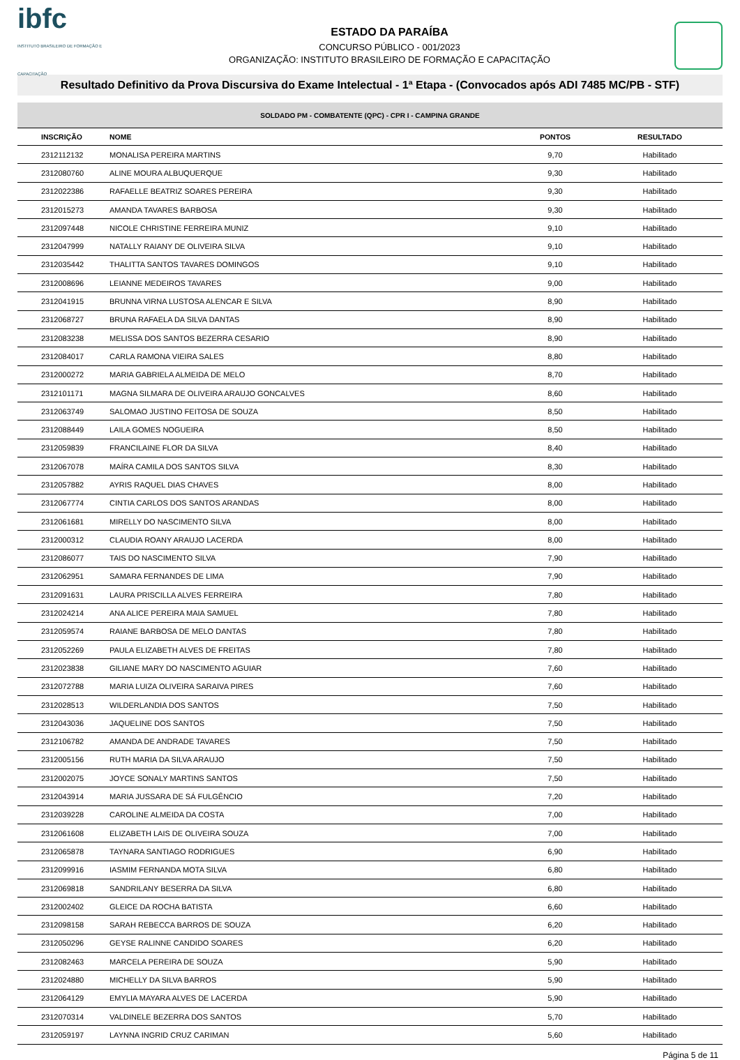ibfc
INSTITUTO BRASILEIRO DE FORMAÇÃO E CAPACITAÇÃO
ESTADO DA PARAÍBA
CONCURSO PÚBLICO - 001/2023
ORGANIZAÇÃO: INSTITUTO BRASILEIRO DE FORMAÇÃO E CAPACITAÇÃO
Resultado Definitivo da Prova Discursiva do Exame Intelectual - 1ª Etapa - (Convocados após ADI 7485 MC/PB - STF)
| SOLDADO PM - COMBATENTE (QPC) - CPR I - CAMPINA GRANDE | | | |
| --- | --- | --- | --- |
| INSCRIÇÃO | NOME | PONTOS | RESULTADO |
| 2312112132 | MONALISA PEREIRA MARTINS | 9,70 | Habilitado |
| 2312080760 | ALINE MOURA ALBUQUERQUE | 9,30 | Habilitado |
| 2312022386 | RAFAELLE BEATRIZ SOARES PEREIRA | 9,30 | Habilitado |
| 2312015273 | AMANDA TAVARES BARBOSA | 9,30 | Habilitado |
| 2312097448 | NICOLE CHRISTINE FERREIRA MUNIZ | 9,10 | Habilitado |
| 2312047999 | NATALLY RAIANY DE OLIVEIRA SILVA | 9,10 | Habilitado |
| 2312035442 | THALITTA SANTOS TAVARES DOMINGOS | 9,10 | Habilitado |
| 2312008696 | LEIANNE MEDEIROS TAVARES | 9,00 | Habilitado |
| 2312041915 | BRUNNA VIRNA LUSTOSA ALENCAR E SILVA | 8,90 | Habilitado |
| 2312068727 | BRUNA RAFAELA DA SILVA DANTAS | 8,90 | Habilitado |
| 2312083238 | MELISSA DOS SANTOS BEZERRA CESARIO | 8,90 | Habilitado |
| 2312084017 | CARLA RAMONA VIEIRA SALES | 8,80 | Habilitado |
| 2312000272 | MARIA GABRIELA ALMEIDA DE MELO | 8,70 | Habilitado |
| 2312101171 | MAGNA SILMARA DE OLIVEIRA ARAUJO GONCALVES | 8,60 | Habilitado |
| 2312063749 | SALOMAO JUSTINO FEITOSA DE SOUZA | 8,50 | Habilitado |
| 2312088449 | LAILA GOMES NOGUEIRA | 8,50 | Habilitado |
| 2312059839 | FRANCILAINE FLOR DA SILVA | 8,40 | Habilitado |
| 2312067078 | MAÍRA CAMILA DOS SANTOS SILVA | 8,30 | Habilitado |
| 2312057882 | AYRIS RAQUEL DIAS CHAVES | 8,00 | Habilitado |
| 2312067774 | CINTIA CARLOS DOS SANTOS ARANDAS | 8,00 | Habilitado |
| 2312061681 | MIRELLY DO NASCIMENTO SILVA | 8,00 | Habilitado |
| 2312000312 | CLAUDIA ROANY ARAUJO LACERDA | 8,00 | Habilitado |
| 2312086077 | TAIS DO NASCIMENTO SILVA | 7,90 | Habilitado |
| 2312062951 | SAMARA FERNANDES DE LIMA | 7,90 | Habilitado |
| 2312091631 | LAURA PRISCILLA ALVES FERREIRA | 7,80 | Habilitado |
| 2312024214 | ANA ALICE PEREIRA MAIA SAMUEL | 7,80 | Habilitado |
| 2312059574 | RAIANE BARBOSA DE MELO DANTAS | 7,80 | Habilitado |
| 2312052269 | PAULA ELIZABETH ALVES DE FREITAS | 7,80 | Habilitado |
| 2312023838 | GILIANE MARY DO NASCIMENTO AGUIAR | 7,60 | Habilitado |
| 2312072788 | MARIA LUIZA OLIVEIRA SARAIVA PIRES | 7,60 | Habilitado |
| 2312028513 | WILDERLANDIA DOS SANTOS | 7,50 | Habilitado |
| 2312043036 | JAQUELINE DOS SANTOS | 7,50 | Habilitado |
| 2312106782 | AMANDA DE ANDRADE TAVARES | 7,50 | Habilitado |
| 2312005156 | RUTH MARIA DA SILVA ARAUJO | 7,50 | Habilitado |
| 2312002075 | JOYCE SONALY MARTINS SANTOS | 7,50 | Habilitado |
| 2312043914 | MARIA JUSSARA DE SÁ FULGÊNCIO | 7,20 | Habilitado |
| 2312039228 | CAROLINE ALMEIDA DA COSTA | 7,00 | Habilitado |
| 2312061608 | ELIZABETH LAIS DE OLIVEIRA SOUZA | 7,00 | Habilitado |
| 2312065878 | TAYNARA SANTIAGO RODRIGUES | 6,90 | Habilitado |
| 2312099916 | IASMIM FERNANDA MOTA SILVA | 6,80 | Habilitado |
| 2312069818 | SANDRILANY BESERRA DA SILVA | 6,80 | Habilitado |
| 2312002402 | GLEICE DA ROCHA BATISTA | 6,60 | Habilitado |
| 2312098158 | SARAH REBECCA BARROS DE SOUZA | 6,20 | Habilitado |
| 2312050296 | GEYSE RALINNE CANDIDO SOARES | 6,20 | Habilitado |
| 2312082463 | MARCELA PEREIRA DE SOUZA | 5,90 | Habilitado |
| 2312024880 | MICHELLY DA SILVA BARROS | 5,90 | Habilitado |
| 2312064129 | EMYLIA MAYARA ALVES DE LACERDA | 5,90 | Habilitado |
| 2312070314 | VALDINELE BEZERRA DOS SANTOS | 5,70 | Habilitado |
| 2312059197 | LAYNNA INGRID CRUZ CARIMAN | 5,60 | Habilitado |
Página 5 de 11